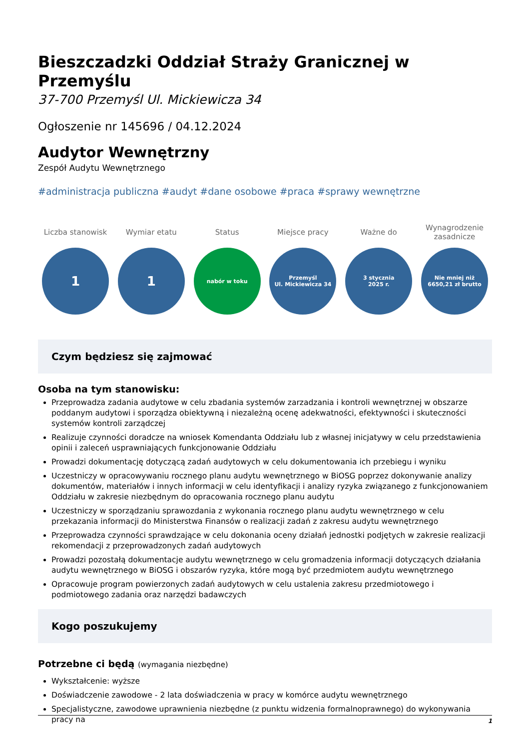Bieszczadzki Oddział Straży Granicznej w Przemyślu
37-700 Przemyśl Ul. Mickiewicza 34
Ogłoszenie nr 145696 / 04.12.2024
Audytor Wewnętrzny
Zespół Audytu Wewnętrznego
#administracja publiczna #audyt #dane osobowe #praca #sprawy wewnętrzne
Liczba stanowisk
1
Wymiar etatu
1
Status
nabór w toku
Miejsce pracy
Przemyśl
Ul. Mickiewicza 34
Ważne do
3 stycznia
2025 r.
Wynagrodzenie zasadnicze
Nie mniej niż
6650,21 zł brutto
Czym będziesz się zajmować
Osoba na tym stanowisku:
Przeprowadza zadania audytowe w celu zbadania systemów zarzadzania i kontroli wewnętrznej w obszarze poddanym audytowi i sporządza obiektywną i niezależną ocenę adekwatności, efektywności i skuteczności systemów kontroli zarządczej
Realizuje czynności doradcze na wniosek Komendanta Oddziału lub z własnej inicjatywy w celu przedstawienia opinii i zaleceń usprawniających funkcjonowanie Oddziału
Prowadzi dokumentację dotyczącą zadań audytowych w celu dokumentowania ich przebiegu i wyniku
Uczestniczy w opracowywaniu rocznego planu audytu wewnętrznego w BiOSG poprzez dokonywanie analizy dokumentów, materiałów i innych informacji w celu identyfikacji i analizy ryzyka związanego z funkcjonowaniem Oddziału w zakresie niezbędnym do opracowania rocznego planu audytu
Uczestniczy w sporządzaniu sprawozdania z wykonania rocznego planu audytu wewnętrznego w celu przekazania informacji do Ministerstwa Finansów o realizacji zadań z zakresu audytu wewnętrznego
Przeprowadza czynności sprawdzające w celu dokonania oceny działań jednostki podjętych w zakresie realizacji rekomendacji z przeprowadzonych zadań audytowych
Prowadzi pozostałą dokumentacje audytu wewnętrznego w celu gromadzenia informacji dotyczących działania audytu wewnętrznego w BiOSG i obszarów ryzyka, które mogą być przedmiotem audytu wewnętrznego
Opracowuje program powierzonych zadań audytowych w celu ustalenia zakresu przedmiotowego i podmiotowego zadania oraz narzędzi badawczych
Kogo poszukujemy
Potrzebne ci będą (wymagania niezbędne)
Wykształcenie: wyższe
Doświadczenie zawodowe - 2 lata doświadczenia w pracy w komórce audytu wewnętrznego
Specjalistyczne, zawodowe uprawnienia niezbędne (z punktu widzenia formalnoprawnego) do wykonywania pracy na
1